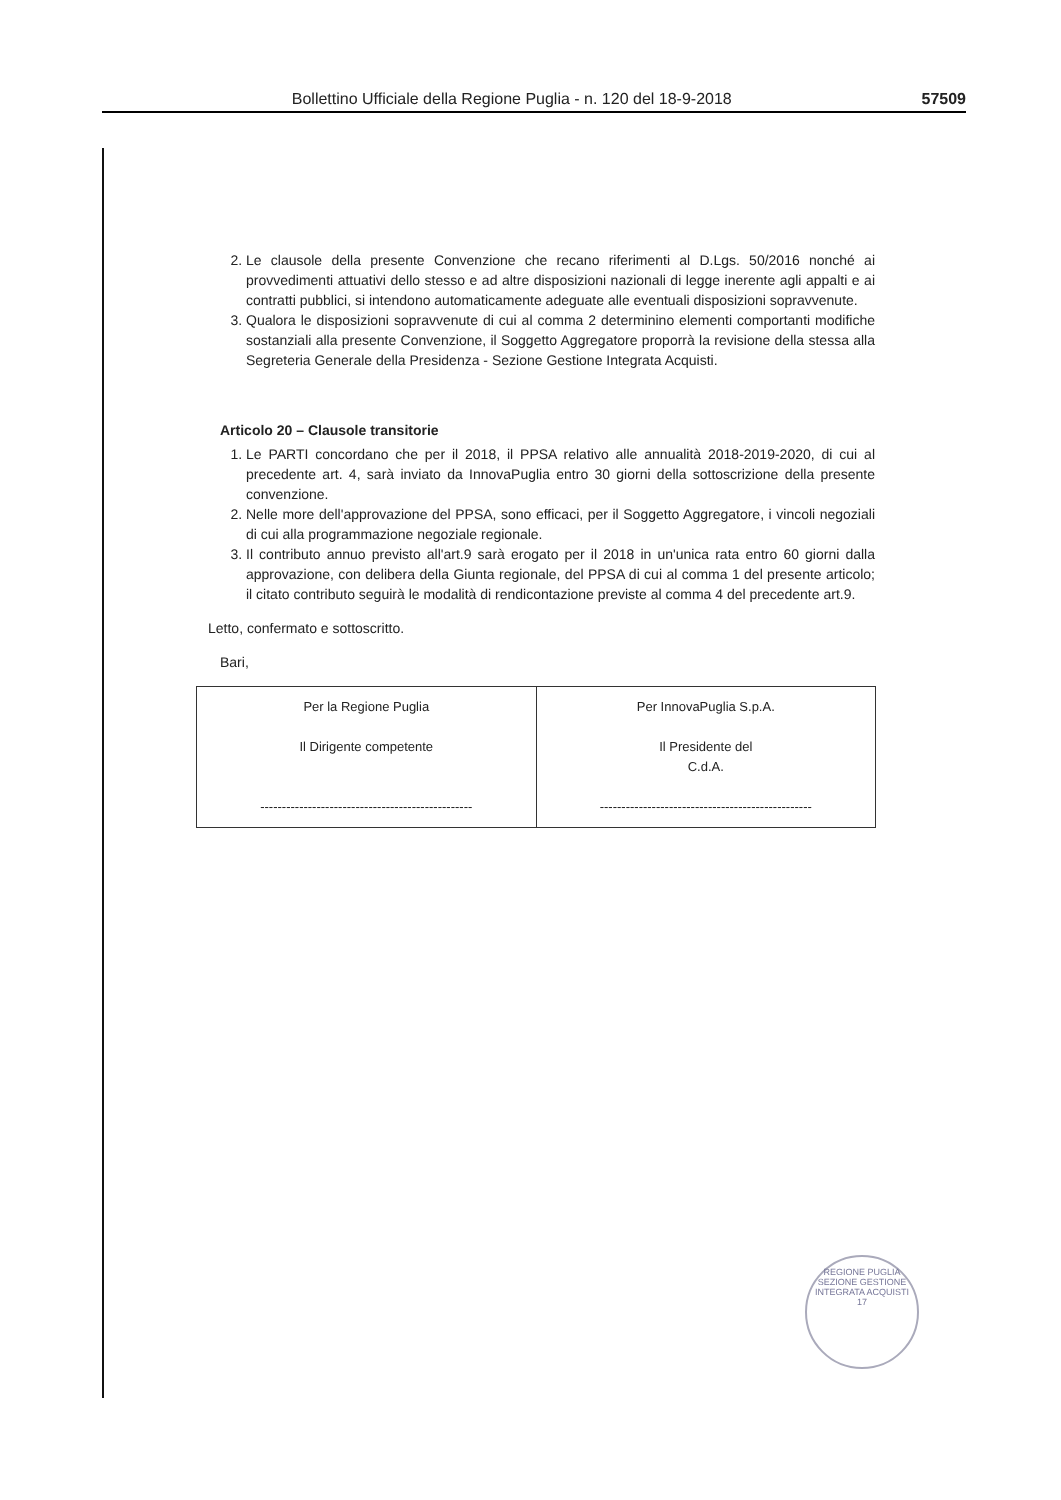Bollettino Ufficiale della Regione Puglia - n. 120 del 18-9-2018 57509
2. Le clausole della presente Convenzione che recano riferimenti al D.Lgs. 50/2016 nonché ai provvedimenti attuativi dello stesso e ad altre disposizioni nazionali di legge inerente agli appalti e ai contratti pubblici, si intendono automaticamente adeguate alle eventuali disposizioni sopravvenute.
3. Qualora le disposizioni sopravvenute di cui al comma 2 determinino elementi comportanti modifiche sostanziali alla presente Convenzione, il Soggetto Aggregatore proporrà la revisione della stessa alla Segreteria Generale della Presidenza - Sezione Gestione Integrata Acquisti.
Articolo 20 – Clausole transitorie
1. Le PARTI concordano che per il 2018, il PPSA relativo alle annualità 2018-2019-2020, di cui al precedente art. 4, sarà inviato da InnovaPuglia entro 30 giorni della sottoscrizione della presente convenzione.
2. Nelle more dell'approvazione del PPSA, sono efficaci, per il Soggetto Aggregatore, i vincoli negoziali di cui alla programmazione negoziale regionale.
3. Il contributo annuo previsto all'art.9 sarà erogato per il 2018 in un'unica rata entro 60 giorni dalla approvazione, con delibera della Giunta regionale, del PPSA di cui al comma 1 del presente articolo; il citato contributo seguirà le modalità di rendicontazione previste al comma 4 del precedente art.9.
Letto, confermato e sottoscritto.
Bari,
| Per la Regione Puglia Il Dirigente competente ------------------------------------------------- | Per InnovaPuglia S.p.A. Il Presidente del C.d.A. ------------------------------------------------- |
REGIONE PUGLIA
SEZIONE GESTIONE INTEGRATA ACQUISTI
17